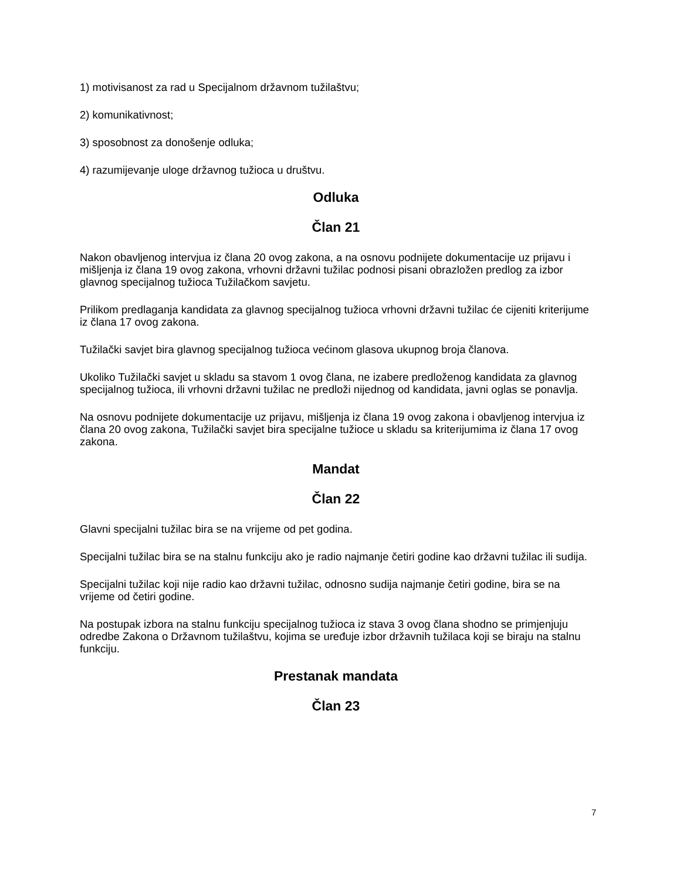1) motivisanost za rad u Specijalnom državnom tužilaštvu;
2) komunikativnost;
3) sposobnost za donošenje odluka;
4) razumijevanje uloge državnog tužioca u društvu.
Odluka
Član 21
Nakon obavljenog intervjua iz člana 20 ovog zakona, a na osnovu podnijete dokumentacije uz prijavu i mišljenja iz člana 19 ovog zakona, vrhovni državni tužilac podnosi pisani obrazložen predlog za izbor glavnog specijalnog tužioca Tužilačkom savjetu.
Prilikom predlaganja kandidata za glavnog specijalnog tužioca vrhovni državni tužilac će cijeniti kriterijume iz člana 17 ovog zakona.
Tužilački savjet bira glavnog specijalnog tužioca većinom glasova ukupnog broja članova.
Ukoliko Tužilački savjet u skladu sa stavom 1 ovog člana, ne izabere predloženog kandidata za glavnog specijalnog tužioca, ili vrhovni državni tužilac ne predloži nijednog od kandidata, javni oglas se ponavlja.
Na osnovu podnijete dokumentacije uz prijavu, mišljenja iz člana 19 ovog zakona i obavljenog intervjua iz člana 20 ovog zakona, Tužilački savjet bira specijalne tužioce u skladu sa kriterijumima iz člana 17 ovog zakona.
Mandat
Član 22
Glavni specijalni tužilac bira se na vrijeme od pet godina.
Specijalni tužilac bira se na stalnu funkciju ako je radio najmanje četiri godine kao državni tužilac ili sudija.
Specijalni tužilac koji nije radio kao državni tužilac, odnosno sudija najmanje četiri godine, bira se na vrijeme od četiri godine.
Na postupak izbora na stalnu funkciju specijalnog tužioca iz stava 3 ovog člana shodno se primjenjuju odredbe Zakona o Državnom tužilaštvu, kojima se uređuje izbor državnih tužilaca koji se biraju na stalnu funkciju.
Prestanak mandata
Član 23
7